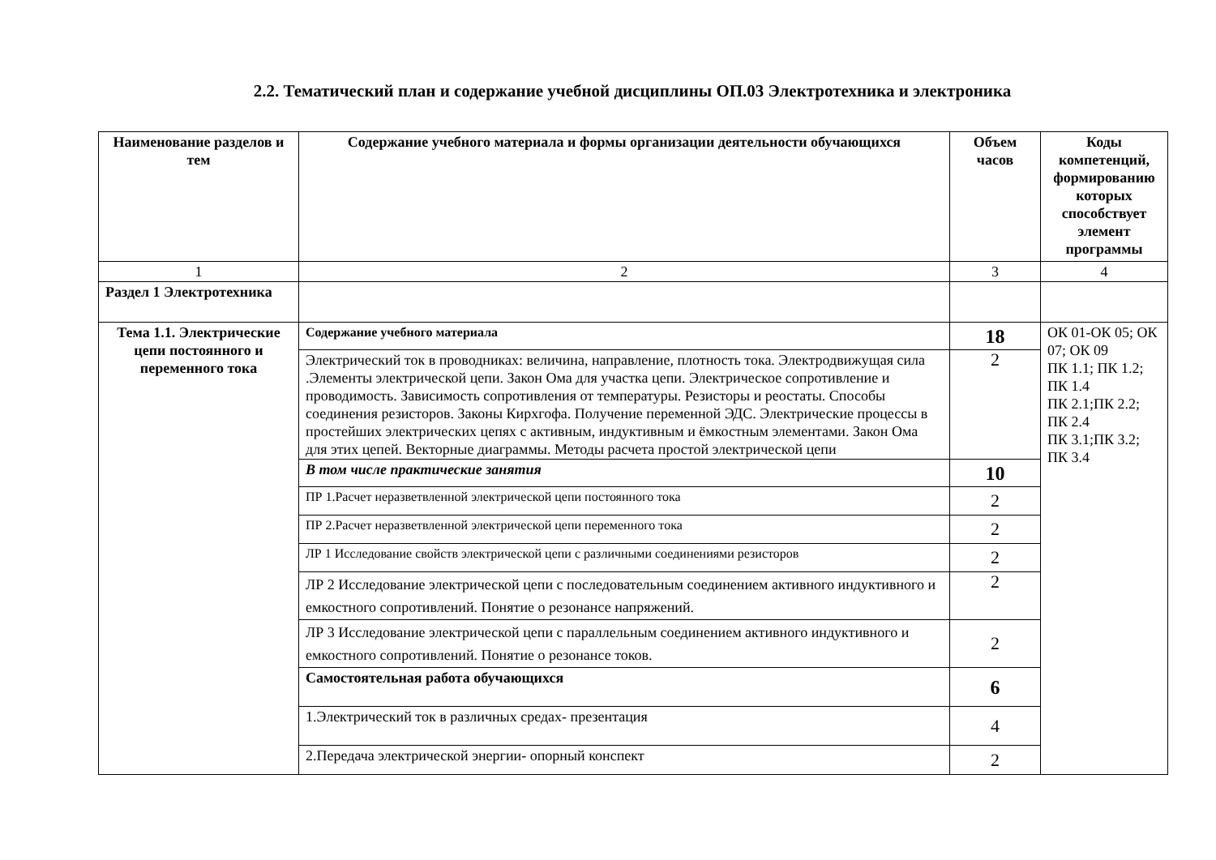2.2. Тематический план и содержание учебной дисциплины ОП.03 Электротехника и электроника
| Наименование разделов и тем | Содержание учебного материала и формы организации деятельности обучающихся | Объем часов | Коды компетенций, формированию которых способствует элемент программы |
| --- | --- | --- | --- |
| 1 | 2 | 3 | 4 |
| Раздел 1 Электротехника | | | |
| Тема 1.1. Электрические цепи постоянного и переменного тока | Содержание учебного материала | 18 | ОК 01-ОК 05; ОК 07; ОК 09 ПК 1.1; ПК 1.2; ПК 1.4 ПК 2.1;ПК 2.2; ПК 2.4 ПК 3.1;ПК 3.2; ПК 3.4 |
| | Электрический ток в проводниках: величина, направление, плотность тока. Электродвижущая сила .Элементы электрической цепи. Закон Ома для участка цепи. Электрическое сопротивление и проводимость. Зависимость сопротивления от температуры. Резисторы и реостаты. Способы соединения резисторов. Законы Кирхгофа. Получение переменной ЭДС. Электрические процессы в простейших электрических цепях с активным, индуктивным и ёмкостным элементами. Закон Ома для этих цепей. Векторные диаграммы. Методы расчета простой электрической цепи | 2 | |
| | В том числе практические занятия | 10 | |
| | ПР 1.Расчет неразветвленной электрической цепи постоянного тока | 2 | |
| | ПР 2.Расчет неразветвленной электрической цепи переменного тока | 2 | |
| | ЛР 1 Исследование свойств электрической цепи с различными соединениями резисторов | 2 | |
| | ЛР 2 Исследование электрической цепи с последовательным соединением активного индуктивного и емкостного сопротивлений. Понятие о резонансе напряжений. | 2 | |
| | ЛР 3 Исследование электрической цепи с параллельным соединением активного индуктивного и емкостного сопротивлений. Понятие о резонансе токов. | 2 | |
| | Самостоятельная работа обучающихся | 6 | |
| | 1.Электрический ток в различных средах- презентация | 4 | |
| | 2.Передача электрической энергии- опорный конспект | 2 | |